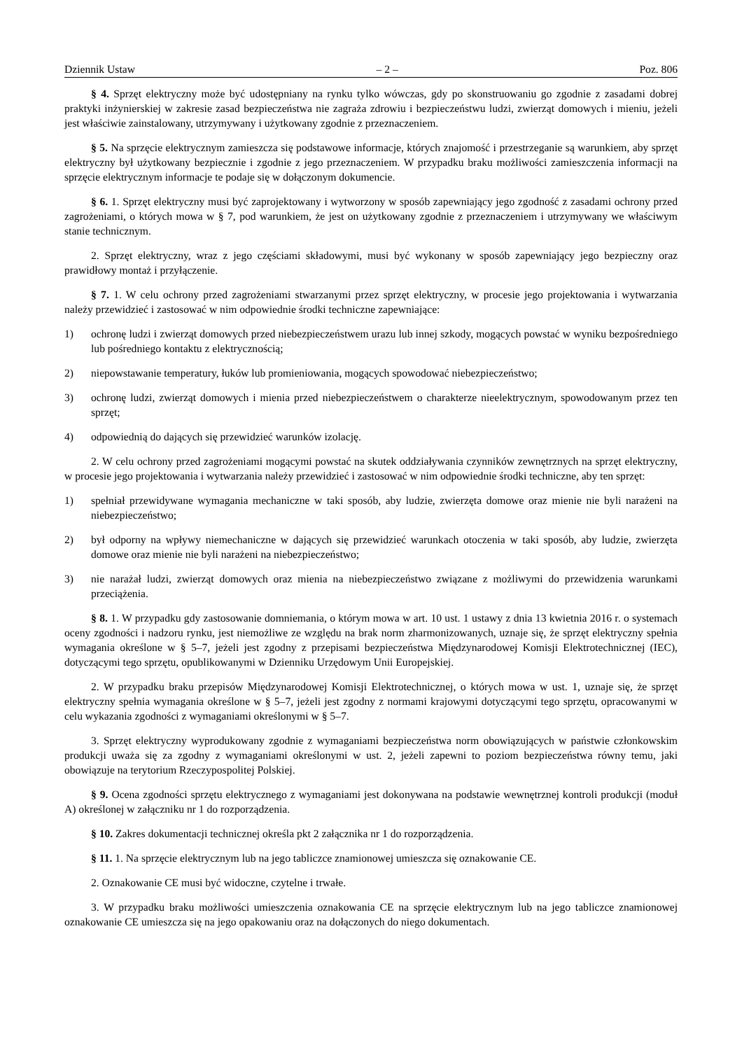Dziennik Ustaw – 2 – Poz. 806
§ 4. Sprzęt elektryczny może być udostępniany na rynku tylko wówczas, gdy po skonstruowaniu go zgodnie z zasadami dobrej praktyki inżynierskiej w zakresie zasad bezpieczeństwa nie zagraża zdrowiu i bezpieczeństwu ludzi, zwierząt domowych i mieniu, jeżeli jest właściwie zainstalowany, utrzymywany i użytkowany zgodnie z przeznaczeniem.
§ 5. Na sprzęcie elektrycznym zamieszcza się podstawowe informacje, których znajomość i przestrzeganie są warunkiem, aby sprzęt elektryczny był użytkowany bezpiecznie i zgodnie z jego przeznaczeniem. W przypadku braku możliwości zamieszczenia informacji na sprzęcie elektrycznym informacje te podaje się w dołączonym dokumencie.
§ 6. 1. Sprzęt elektryczny musi być zaprojektowany i wytworzony w sposób zapewniający jego zgodność z zasadami ochrony przed zagrożeniami, o których mowa w § 7, pod warunkiem, że jest on użytkowany zgodnie z przeznaczeniem i utrzymywany we właściwym stanie technicznym.
2. Sprzęt elektryczny, wraz z jego częściami składowymi, musi być wykonany w sposób zapewniający jego bezpieczny oraz prawidłowy montaż i przyłączenie.
§ 7. 1. W celu ochrony przed zagrożeniami stwarzanymi przez sprzęt elektryczny, w procesie jego projektowania i wytwarzania należy przewidzieć i zastosować w nim odpowiednie środki techniczne zapewniające:
1) ochronę ludzi i zwierząt domowych przed niebezpieczeństwem urazu lub innej szkody, mogących powstać w wyniku bezpośredniego lub pośredniego kontaktu z elektrycznością;
2) niepowstawanie temperatury, łuków lub promieniowania, mogących spowodować niebezpieczeństwo;
3) ochronę ludzi, zwierząt domowych i mienia przed niebezpieczeństwem o charakterze nieelektrycznym, spowodowanym przez ten sprzęt;
4) odpowiednią do dających się przewidzieć warunków izolację.
2. W celu ochrony przed zagrożeniami mogącymi powstać na skutek oddziaływania czynników zewnętrznych na sprzęt elektryczny, w procesie jego projektowania i wytwarzania należy przewidzieć i zastosować w nim odpowiednie środki techniczne, aby ten sprzęt:
1) spełniał przewidywane wymagania mechaniczne w taki sposób, aby ludzie, zwierzęta domowe oraz mienie nie byli narażeni na niebezpieczeństwo;
2) był odporny na wpływy niemechaniczne w dających się przewidzieć warunkach otoczenia w taki sposób, aby ludzie, zwierzęta domowe oraz mienie nie byli narażeni na niebezpieczeństwo;
3) nie narażał ludzi, zwierząt domowych oraz mienia na niebezpieczeństwo związane z możliwymi do przewidzenia warunkami przeciążenia.
§ 8. 1. W przypadku gdy zastosowanie domniemania, o którym mowa w art. 10 ust. 1 ustawy z dnia 13 kwietnia 2016 r. o systemach oceny zgodności i nadzoru rynku, jest niemożliwe ze względu na brak norm zharmonizowanych, uznaje się, że sprzęt elektryczny spełnia wymagania określone w § 5–7, jeżeli jest zgodny z przepisami bezpieczeństwa Międzynarodowej Komisji Elektrotechnicznej (IEC), dotyczącymi tego sprzętu, opublikowanymi w Dzienniku Urzędowym Unii Europejskiej.
2. W przypadku braku przepisów Międzynarodowej Komisji Elektrotechnicznej, o których mowa w ust. 1, uznaje się, że sprzęt elektryczny spełnia wymagania określone w § 5–7, jeżeli jest zgodny z normami krajowymi dotyczącymi tego sprzętu, opracowanymi w celu wykazania zgodności z wymaganiami określonymi w § 5–7.
3. Sprzęt elektryczny wyprodukowany zgodnie z wymaganiami bezpieczeństwa norm obowiązujących w państwie członkowskim produkcji uważa się za zgodny z wymaganiami określonymi w ust. 2, jeżeli zapewni to poziom bezpieczeństwa równy temu, jaki obowiązuje na terytorium Rzeczypospolitej Polskiej.
§ 9. Ocena zgodności sprzętu elektrycznego z wymaganiami jest dokonywana na podstawie wewnętrznej kontroli produkcji (moduł A) określonej w załączniku nr 1 do rozporządzenia.
§ 10. Zakres dokumentacji technicznej określa pkt 2 załącznika nr 1 do rozporządzenia.
§ 11. 1. Na sprzęcie elektrycznym lub na jego tabliczce znamionowej umieszcza się oznakowanie CE.
2. Oznakowanie CE musi być widoczne, czytelne i trwałe.
3. W przypadku braku możliwości umieszczenia oznakowania CE na sprzęcie elektrycznym lub na jego tabliczce znamionowej oznakowanie CE umieszcza się na jego opakowaniu oraz na dołączonych do niego dokumentach.